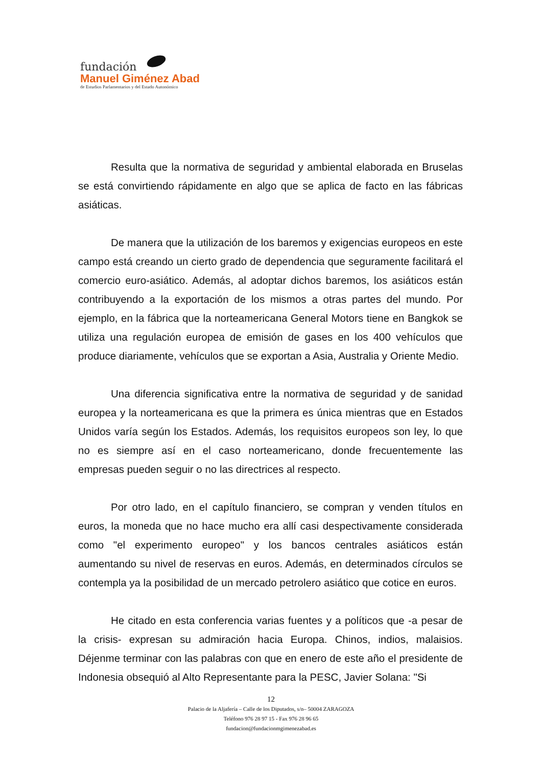fundación
Manuel Giménez Abad
de Estudios Parlamentarios y del Estado Autonómico
Resulta que la normativa de seguridad y ambiental elaborada en Bruselas se está convirtiendo rápidamente en algo que se aplica de facto en las fábricas asiáticas.
De manera que la utilización de los baremos y exigencias europeos en este campo está creando un cierto grado de dependencia que seguramente facilitará el comercio euro-asiático. Además, al adoptar dichos baremos, los asiáticos están contribuyendo a la exportación de los mismos a otras partes del mundo. Por ejemplo, en la fábrica que la norteamericana General Motors tiene en Bangkok se utiliza una regulación europea de emisión de gases en los 400 vehículos que produce diariamente, vehículos que se exportan a Asia, Australia y Oriente Medio.
Una diferencia significativa entre la normativa de seguridad y de sanidad europea y la norteamericana es que la primera es única mientras que en Estados Unidos varía según los Estados. Además, los requisitos europeos son ley, lo que no es siempre así en el caso norteamericano, donde frecuentemente las empresas pueden seguir o no las directrices al respecto.
Por otro lado, en el capítulo financiero, se compran y venden títulos en euros, la moneda que no hace mucho era allí casi despectivamente considerada como "el experimento europeo" y los bancos centrales asiáticos están aumentando su nivel de reservas en euros. Además, en determinados círculos se contempla ya la posibilidad de un mercado petrolero asiático que cotice en euros.
He citado en esta conferencia varias fuentes y a políticos que -a pesar de la crisis- expresan su admiración hacia Europa. Chinos, indios, malaisios. Déjenme terminar con las palabras con que en enero de este año el presidente de Indonesia obsequió al Alto Representante para la PESC, Javier Solana: "Si
12
Palacio de la Aljafería – Calle de los Diputados, s/n– 50004 ZARAGOZA
Teléfono 976 28 97 15 - Fax 976 28 96 65
fundacion@fundacionmgimenezabad.es